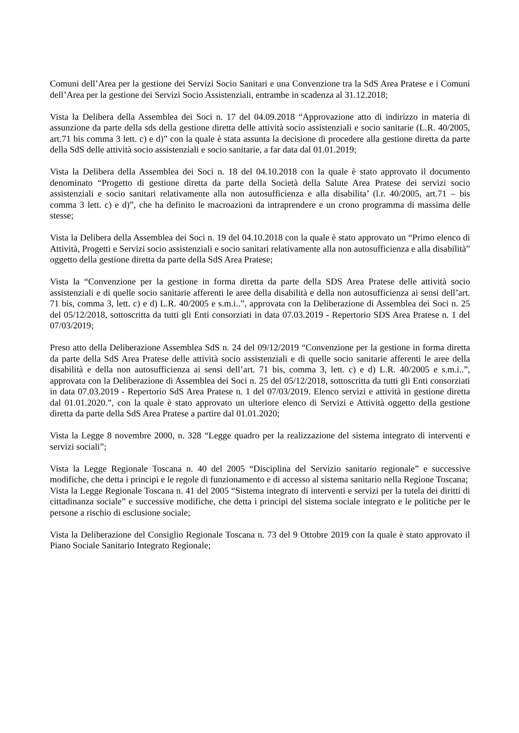Comuni dell’Area per la gestione dei Servizi Socio Sanitari e una Convenzione tra la SdS Area Pratese e i Comuni dell’Area per la gestione dei Servizi Socio Assistenziali, entrambe in scadenza al 31.12.2018;
Vista la Delibera della Assemblea dei Soci n. 17 del 04.09.2018 “Approvazione atto di indirizzo in materia di assunzione da parte della sds della gestione diretta delle attività socio assistenziali e socio sanitarie (L.R. 40/2005, art.71 bis comma 3 lett. c) e d)” con la quale è stata assunta la decisione di procedere alla gestione diretta da parte della SdS delle attività socio assistenziali e socio sanitarie, a far data dal 01.01.2019;
Vista la Delibera della Assemblea dei Soci n. 18 del 04.10.2018 con la quale è stato approvato il documento denominato “Progetto di gestione diretta da parte della Società della Salute Area Pratese dei servizi socio assistenziali e socio sanitari relativamente alla non autosufficienza e alla disabilita’ (l.r. 40/2005, art.71 – bis comma 3 lett. c) e d)”, che ha definito le macroazioni da intraprendere e un crono programma di massima delle stesse;
Vista la Delibera della Assemblea dei Soci n. 19 del 04.10.2018 con la quale è stato approvato un “Primo elenco di Attività, Progetti e Servizi socio assistenziali e socio sanitari relativamente alla non autosufficienza e alla disabilità” oggetto della gestione diretta da parte della SdS Area Pratese;
Vista la “Convenzione per la gestione in forma diretta da parte della SDS Area Pratese delle attività socio assistenziali e di quelle socio sanitarie afferenti le aree della disabilità e della non autosufficienza ai sensi dell’art. 71 bis, comma 3, lett. c) e d) L.R. 40/2005 e s.m.i..”, approvata con la Deliberazione di Assemblea dei Soci n. 25 del 05/12/2018, sottoscritta da tutti gli Enti consorziati in data 07.03.2019 - Repertorio SDS Area Pratese n. 1 del 07/03/2019;
Preso atto della Deliberazione Assemblea SdS n. 24 del 09/12/2019 “Convenzione per la gestione in forma diretta da parte della SdS Area Pratese delle attività socio assistenziali e di quelle socio sanitarie afferenti le aree della disabilità e della non autosufficienza ai sensi dell’art. 71 bis, comma 3, lett. c) e d) L.R. 40/2005 e s.m.i..”, approvata con la Deliberazione di Assemblea dei Soci n. 25 del 05/12/2018, sottoscritta da tutti gli Enti consorziati in data 07.03.2019 - Repertorio SdS Area Pratese n. 1 del 07/03/2019. Elenco servizi e attività in gestione diretta dal 01.01.2020.”, con la quale è stato approvato un ulteriore elenco di Servizi e Attività oggetto della gestione diretta da parte della SdS Area Pratese a partire dal 01.01.2020;
Vista la Legge 8 novembre 2000, n. 328 “Legge quadro per la realizzazione del sistema integrato di interventi e servizi sociali”;
Vista la Legge Regionale Toscana n. 40 del 2005 “Disciplina del Servizio sanitario regionale” e successive modifiche, che detta i principi e le regole di funzionamento e di accesso al sistema sanitario nella Regione Toscana;
Vista la Legge Regionale Toscana n. 41 del 2005 “Sistema integrato di interventi e servizi per la tutela dei diritti di cittadinanza sociale” e successive modifiche, che detta i principi del sistema sociale integrato e le politiche per le persone a rischio di esclusione sociale;
Vista la Deliberazione del Consiglio Regionale Toscana n. 73 del 9 Ottobre 2019 con la quale è stato approvato il Piano Sociale Sanitario Integrato Regionale;